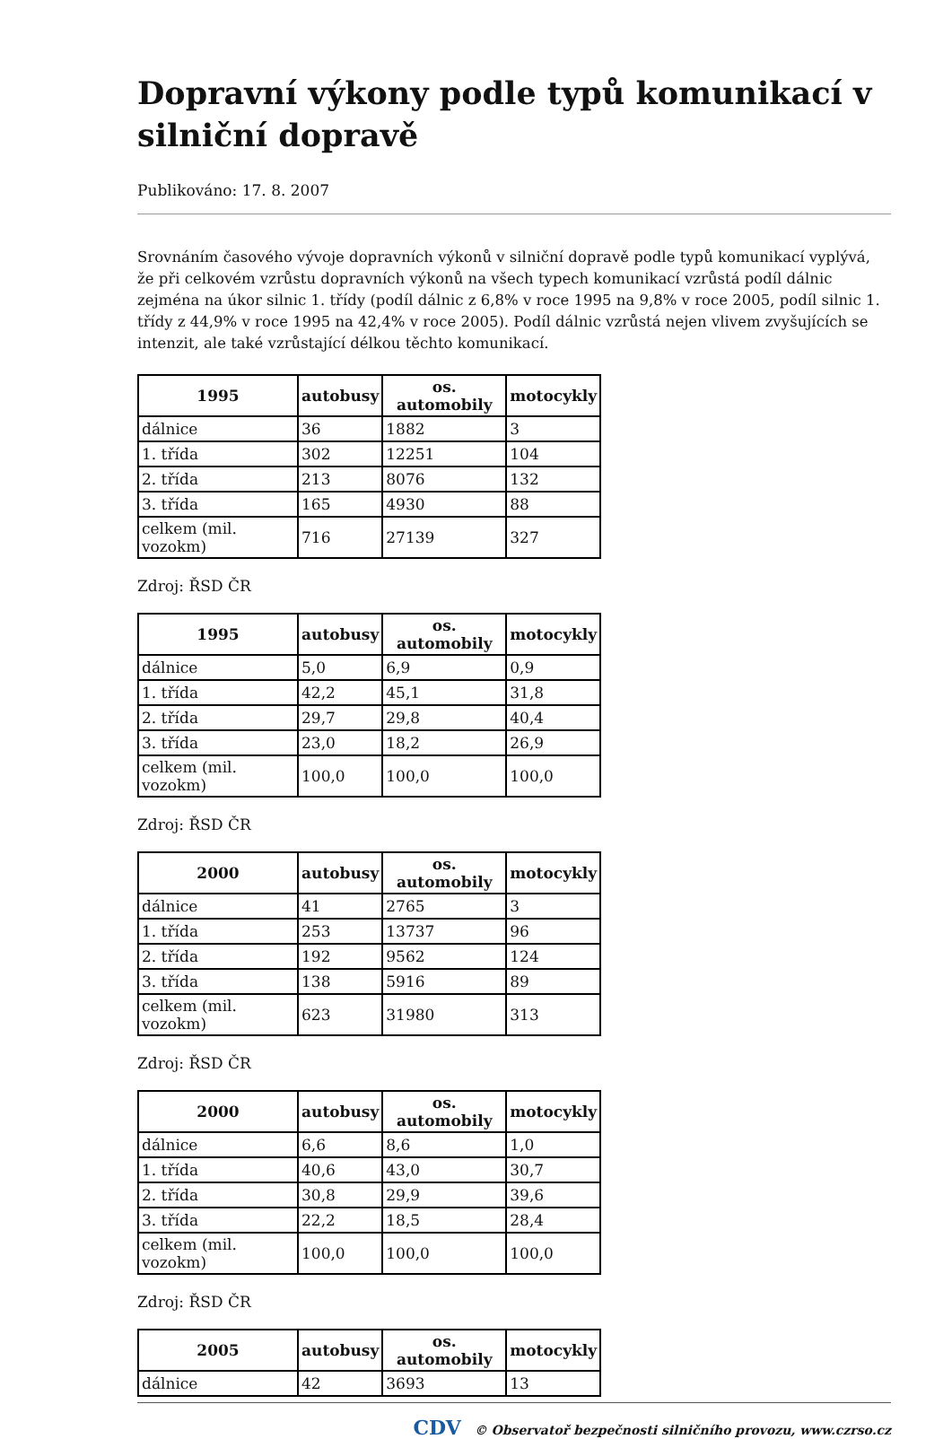Dopravní výkony podle typů komunikací v silniční dopravě
Publikováno: 17. 8. 2007
Srovnáním časového vývoje dopravních výkonů v silniční dopravě podle typů komunikací vyplývá, že při celkovém vzrůstu dopravních výkonů na všech typech komunikací vzrůstá podíl dálnic zejména na úkor silnic 1. třídy (podíl dálnic z 6,8% v roce 1995 na 9,8% v roce 2005, podíl silnic 1. třídy z 44,9% v roce 1995 na 42,4% v roce 2005). Podíl dálnic vzrůstá nejen vlivem zvyšujících se intenzit, ale také vzrůstající délkou těchto komunikací.
| 1995 | autobusy | os. automobily | motocykly |
| --- | --- | --- | --- |
| dálnice | 36 | 1882 | 3 |
| 1. třída | 302 | 12251 | 104 |
| 2. třída | 213 | 8076 | 132 |
| 3. třída | 165 | 4930 | 88 |
| celkem (mil. vozokm) | 716 | 27139 | 327 |
Zdroj: ŘSD ČR
| 1995 | autobusy | os. automobily | motocykly |
| --- | --- | --- | --- |
| dálnice | 5,0 | 6,9 | 0,9 |
| 1. třída | 42,2 | 45,1 | 31,8 |
| 2. třída | 29,7 | 29,8 | 40,4 |
| 3. třída | 23,0 | 18,2 | 26,9 |
| celkem (mil. vozokm) | 100,0 | 100,0 | 100,0 |
Zdroj: ŘSD ČR
| 2000 | autobusy | os. automobily | motocykly |
| --- | --- | --- | --- |
| dálnice | 41 | 2765 | 3 |
| 1. třída | 253 | 13737 | 96 |
| 2. třída | 192 | 9562 | 124 |
| 3. třída | 138 | 5916 | 89 |
| celkem (mil. vozokm) | 623 | 31980 | 313 |
Zdroj: ŘSD ČR
| 2000 | autobusy | os. automobily | motocykly |
| --- | --- | --- | --- |
| dálnice | 6,6 | 8,6 | 1,0 |
| 1. třída | 40,6 | 43,0 | 30,7 |
| 2. třída | 30,8 | 29,9 | 39,6 |
| 3. třída | 22,2 | 18,5 | 28,4 |
| celkem (mil. vozokm) | 100,0 | 100,0 | 100,0 |
Zdroj: ŘSD ČR
| 2005 | autobusy | os. automobily | motocykly |
| --- | --- | --- | --- |
| dálnice | 42 | 3693 | 13 |
CDV © Observatoř bezpečnosti silničního provozu, www.czrso.cz